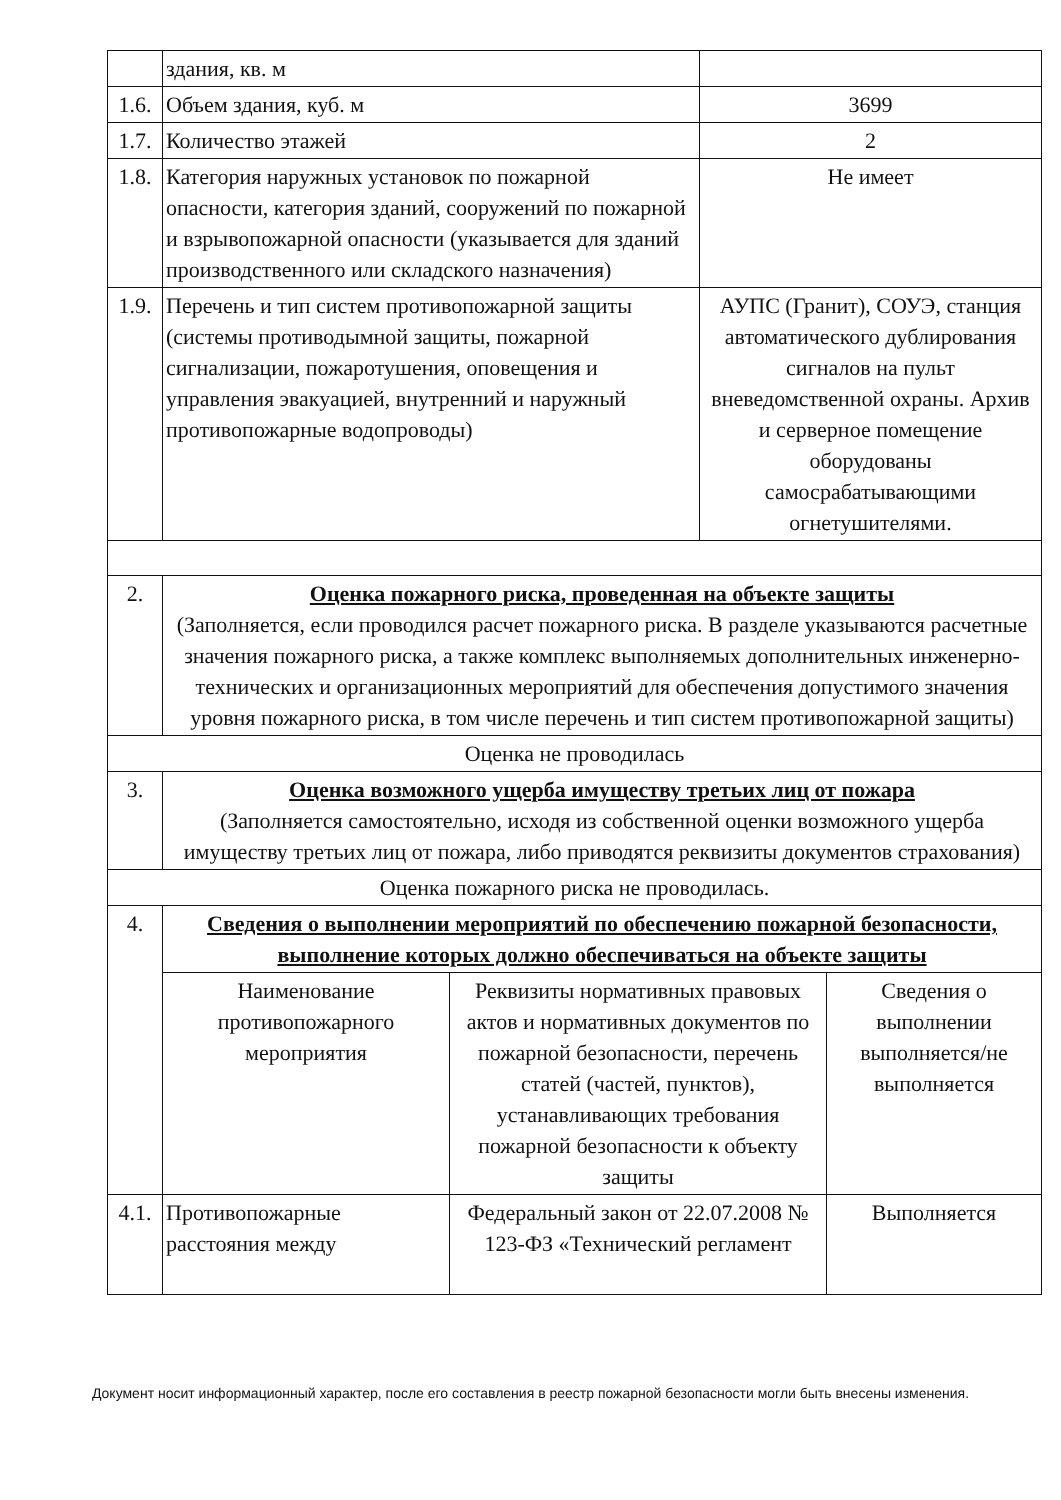| | здания, кв. м | |
| 1.6. | Объем здания, куб. м | 3699 |
| 1.7. | Количество этажей | 2 |
| 1.8. | Категория наружных установок по пожарной опасности, категория зданий, сооружений по пожарной и взрывопожарной опасности (указывается для зданий производственного или складского назначения) | Не имеет |
| 1.9. | Перечень и тип систем противопожарной защиты (системы противодымной защиты, пожарной сигнализации, пожаротушения, оповещения и управления эвакуацией, внутренний и наружный противопожарные водопроводы) | АУПС (Гранит), СОУЭ, станция автоматического дублирования сигналов на пульт вневедомственной охраны. Архив и серверное помещение оборудованы самосрабатывающими огнетушителями. |
| 2. | Оценка пожарного риска, проведенная на объекте защиты (Заполняется, если проводился расчет пожарного риска. В разделе указываются расчетные значения пожарного риска, а также комплекс выполняемых дополнительных инженерно-технических и организационных мероприятий для обеспечения допустимого значения уровня пожарного риска, в том числе перечень и тип систем противопожарной защиты) | |
| Оценка не проводилась | | |
| 3. | Оценка возможного ущерба имуществу третьих лиц от пожара (Заполняется самостоятельно, исходя из собственной оценки возможного ущерба имуществу третьих лиц от пожара, либо приводятся реквизиты документов страхования) | |
| Оценка пожарного риска не проводилась. | | |
| 4. | Сведения о выполнении мероприятий по обеспечению пожарной безопасности, выполнение которых должно обеспечиваться на объекте защиты | |
| | / Наименование противопожарного мероприятия / Реквизиты нормативных правовых актов и нормативных документов по пожарной безопасности, перечень статей (частей, пунктов), устанавливающих требования пожарной безопасности к объекту защиты / Сведения о выполнении выполняется/не выполняется / | |
| 4.1. | / Противопожарные расстояния между / Федеральный закон от 22.07.2008 № 123-ФЗ «Технический регламент / Выполняется / | |
Документ носит информационный характер, после его составления в реестр пожарной безопасности могли быть внесены изменения.